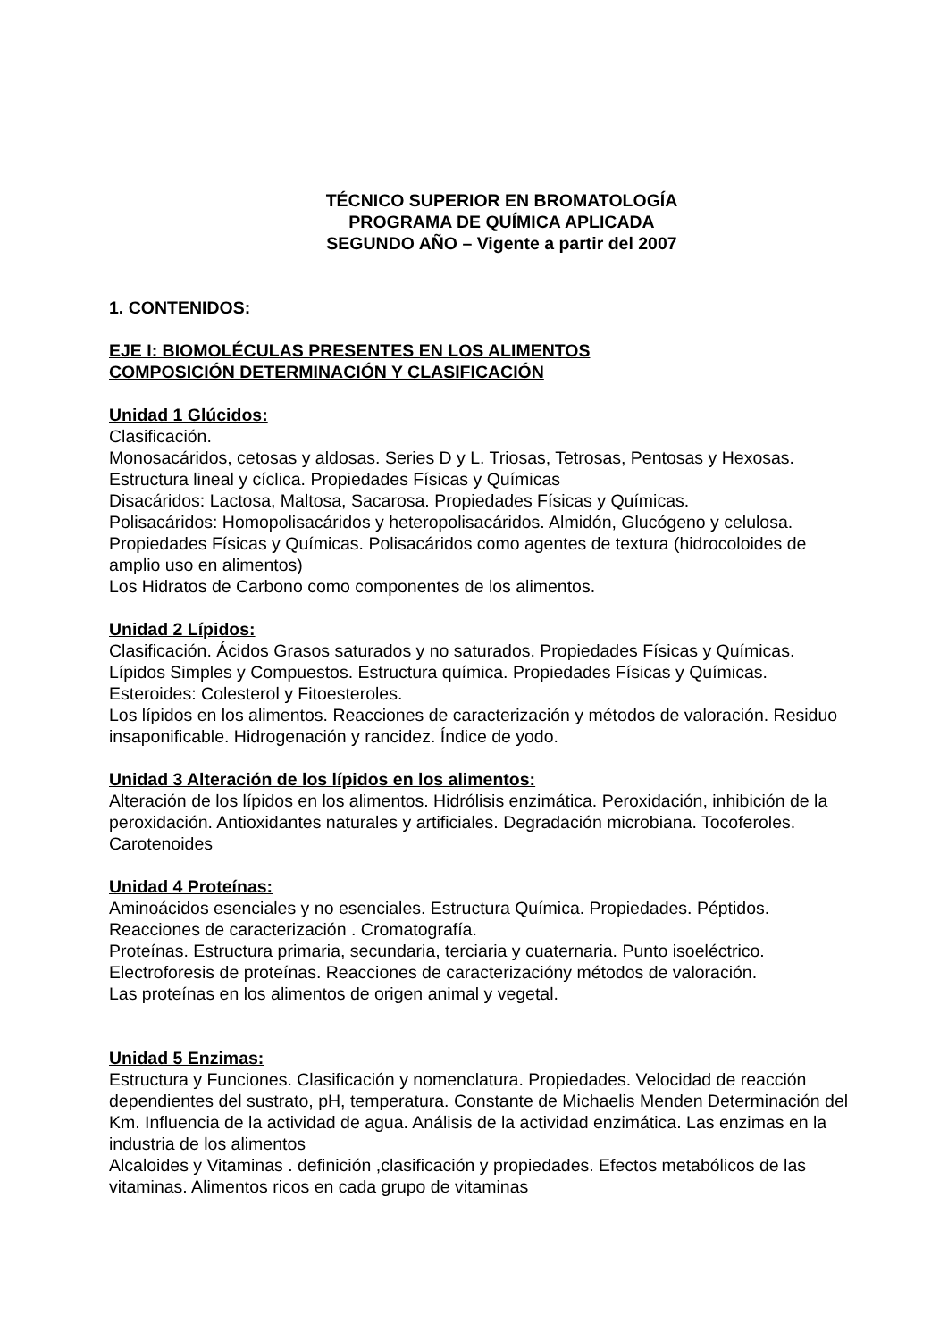TÉCNICO SUPERIOR EN BROMATOLOGÍA
PROGRAMA DE QUÍMICA APLICADA
SEGUNDO AÑO – Vigente a partir del 2007
1. CONTENIDOS:
EJE I: BIOMOLÉCULAS PRESENTES EN LOS ALIMENTOS
COMPOSICIÓN DETERMINACIÓN Y CLASIFICACIÓN
Unidad 1 Glúcidos:
Clasificación.
Monosacáridos, cetosas y aldosas. Series D y L. Triosas, Tetrosas, Pentosas y Hexosas. Estructura lineal y cíclica. Propiedades Físicas y Químicas
Disacáridos: Lactosa, Maltosa, Sacarosa. Propiedades Físicas y Químicas.
Polisacáridos: Homopolisacáridos y heteropolisacáridos. Almidón, Glucógeno y celulosa. Propiedades Físicas y Químicas. Polisacáridos como agentes de textura (hidrocoloides de amplio uso en alimentos)
Los Hidratos de Carbono como componentes de los alimentos.
Unidad 2 Lípidos:
Clasificación. Ácidos Grasos saturados y no saturados. Propiedades Físicas y Químicas.
Lípidos Simples y Compuestos. Estructura química. Propiedades Físicas y Químicas.
Esteroides: Colesterol y Fitoesteroles.
Los lípidos en los alimentos. Reacciones de caracterización y métodos de valoración. Residuo insaponificable. Hidrogenación y rancidez. Índice de yodo.
Unidad 3 Alteración de los lípidos en los alimentos:
Alteración de los lípidos en los alimentos. Hidrólisis enzimática. Peroxidación, inhibición de la peroxidación. Antioxidantes naturales y artificiales. Degradación microbiana. Tocoferoles. Carotenoides
Unidad 4 Proteínas:
Aminoácidos esenciales y no esenciales. Estructura Química. Propiedades. Péptidos. Reacciones de caracterización . Cromatografía.
Proteínas. Estructura primaria, secundaria, terciaria y cuaternaria. Punto isoeléctrico. Electroforesis de proteínas. Reacciones de caracterizacióny métodos de valoración.
Las proteínas en los alimentos de origen animal y vegetal.
Unidad 5 Enzimas:
Estructura y Funciones. Clasificación y nomenclatura. Propiedades. Velocidad de reacción dependientes del sustrato, pH, temperatura. Constante de Michaelis Menden Determinación del Km. Influencia de la actividad de agua. Análisis de la actividad enzimática. Las enzimas en la industria de los alimentos
Alcaloides y Vitaminas . definición ,clasificación y propiedades. Efectos metabólicos de las vitaminas. Alimentos ricos en cada grupo de vitaminas